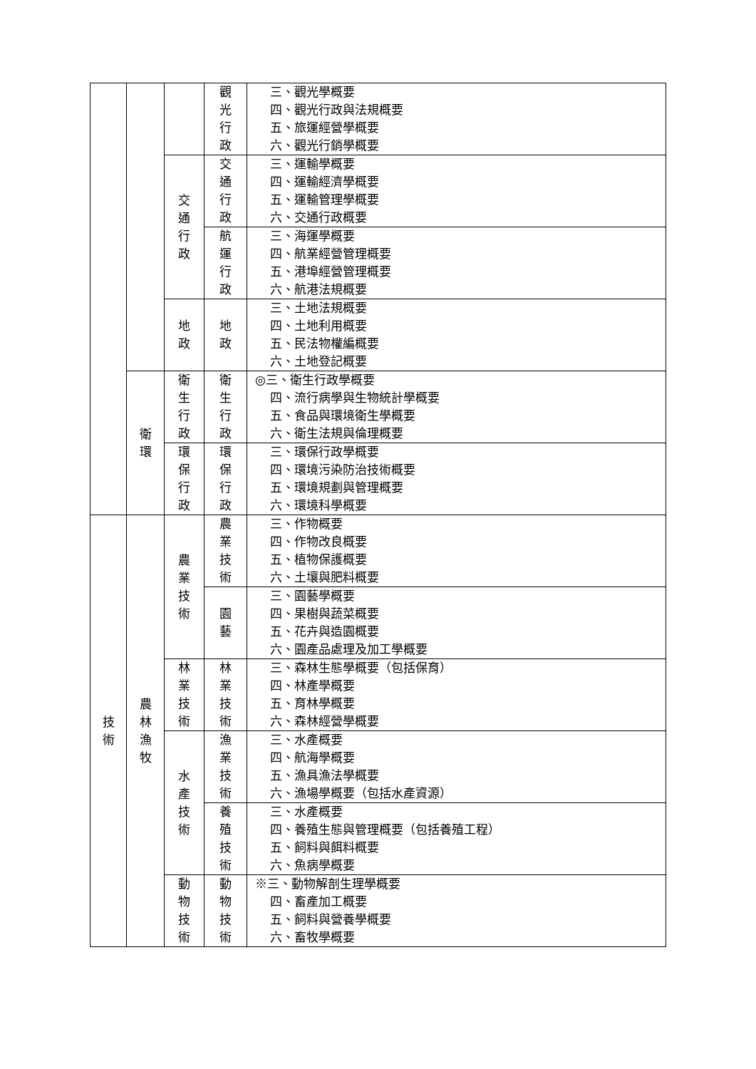| | | | 觀 光 行 政 | 三、觀光學概要 四、觀光行政與法規概要 五、旅運經營學概要 六、觀光行銷學概要 |
| | | 交 通 行 政 | 交 通 行 政 | 三、運輸學概要 四、運輸經濟學概要 五、運輸管理學概要 六、交通行政概要 |
| | | | 航 運 行 政 | 三、海運學概要 四、航業經營管理概要 五、港埠經營管理概要 六、航港法規概要 |
| | | 地 政 | 地 政 | 三、土地法規概要 四、土地利用概要 五、民法物權編概要 六、土地登記概要 |
| | 衛 環 | 衛 生 行 政 | 衛 生 行 政 | ◎三、衛生行政學概要 四、流行病學與生物統計學概要 五、食品與環境衛生學概要 六、衛生法規與倫理概要 |
| | | 環 保 行 政 | 環 保 行 政 | 三、環保行政學概要 四、環境污染防治技術概要 五、環境規劃與管理概要 六、環境科學概要 |
| 技 術 | 農 林 漁 牧 | 農 業 技 術 | 農 業 技 術 | 三、作物概要 四、作物改良概要 五、植物保護概要 六、土壤與肥料概要 |
| | | | 園 藝 | 三、園藝學概要 四、果樹與蔬菜概要 五、花卉與造園概要 六、園產品處理及加工學概要 |
| | | 林 業 技 術 | 林 業 技 術 | 三、森林生態學概要（包括保育） 四、林產學概要 五、育林學概要 六、森林經營學概要 |
| | | 水 產 技 術 | 漁 業 技 術 | 三、水產概要 四、航海學概要 五、漁具漁法學概要 六、漁場學概要（包括水產資源） |
| | | | 養 殖 技 術 | 三、水產概要 四、養殖生態與管理概要（包括養殖工程） 五、飼料與餌料概要 六、魚病學概要 |
| | | 動 物 技 術 | 動 物 技 術 | ※三、動物解剖生理學概要 四、畜產加工概要 五、飼料與營養學概要 六、畜牧學概要 |